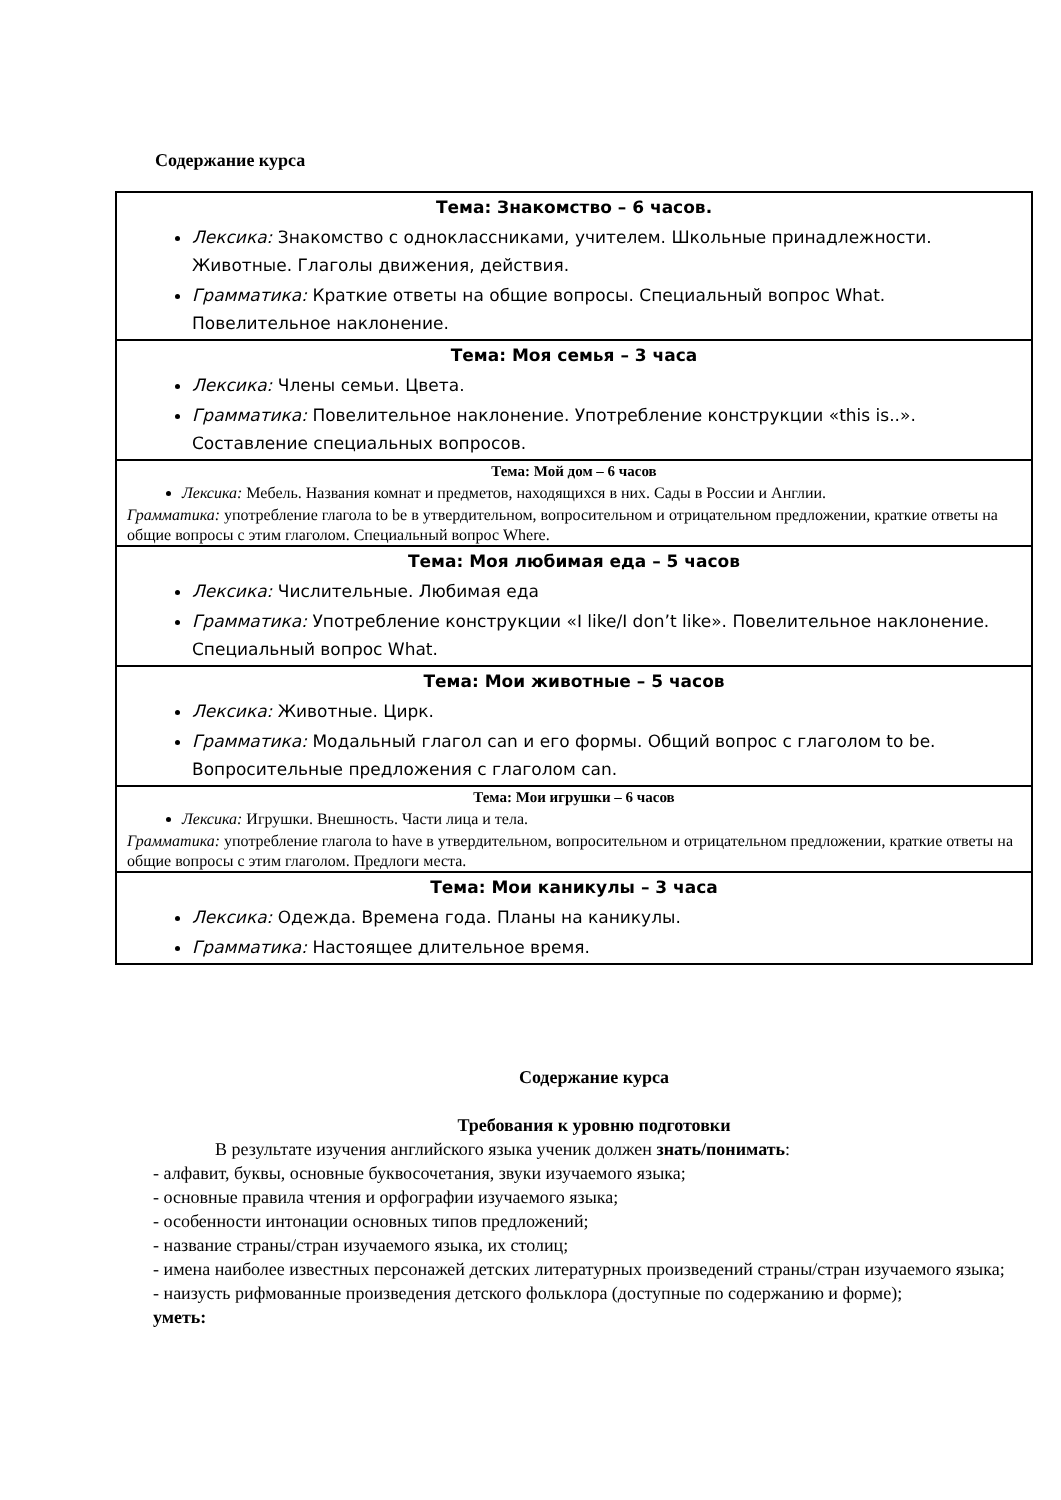Содержание курса
| Тема: Знакомство – 6 часов. Лексика: Знакомство с одноклассниками, учителем. Школьные принадлежности. Животные. Глаголы движения, действия. Грамматика: Краткие ответы на общие вопросы. Специальный вопрос What. Повелительное наклонение. |
| Тема: Моя семья – 3 часа Лексика: Члены семьи. Цвета. Грамматика: Повелительное наклонение. Употребление конструкции «this is..». Составление специальных вопросов. |
| Тема: Мой дом – 6 часов Лексика: Мебель. Названия комнат и предметов, находящихся в них. Сады в России и Англии. Грамматика: употребление глагола to be в утвердительном, вопросительном и отрицательном предложении, краткие ответы на общие вопросы с этим глаголом. Специальный вопрос Where. |
| Тема: Моя любимая еда – 5 часов Лексика: Числительные. Любимая еда Грамматика: Употребление конструкции «I like/I don’t like». Повелительное наклонение. Специальный вопрос What. |
| Тема: Мои животные – 5 часов Лексика: Животные. Цирк. Грамматика: Модальный глагол can и его формы. Общий вопрос с глаголом to be. Вопросительные предложения с глаголом can. |
| Тема: Мои игрушки – 6 часов Лексика: Игрушки. Внешность. Части лица и тела. Грамматика: употребление глагола to have в утвердительном, вопросительном и отрицательном предложении, краткие ответы на общие вопросы с этим глаголом. Предлоги места. |
| Тема: Мои каникулы – 3 часа Лексика: Одежда. Времена года. Планы на каникулы. Грамматика: Настоящее длительное время. |
Содержание курса
Требования к уровню подготовки
В результате изучения английского языка ученик должен знать/понимать:
- алфавит, буквы, основные буквосочетания, звуки изучаемого языка;
- основные правила чтения и орфографии изучаемого языка;
- особенности интонации основных типов предложений;
- название страны/стран изучаемого языка, их столиц;
- имена наиболее известных персонажей детских литературных произведений страны/стран изучаемого языка;
- наизусть рифмованные произведения детского фольклора (доступные по содержанию и форме);
уметь: